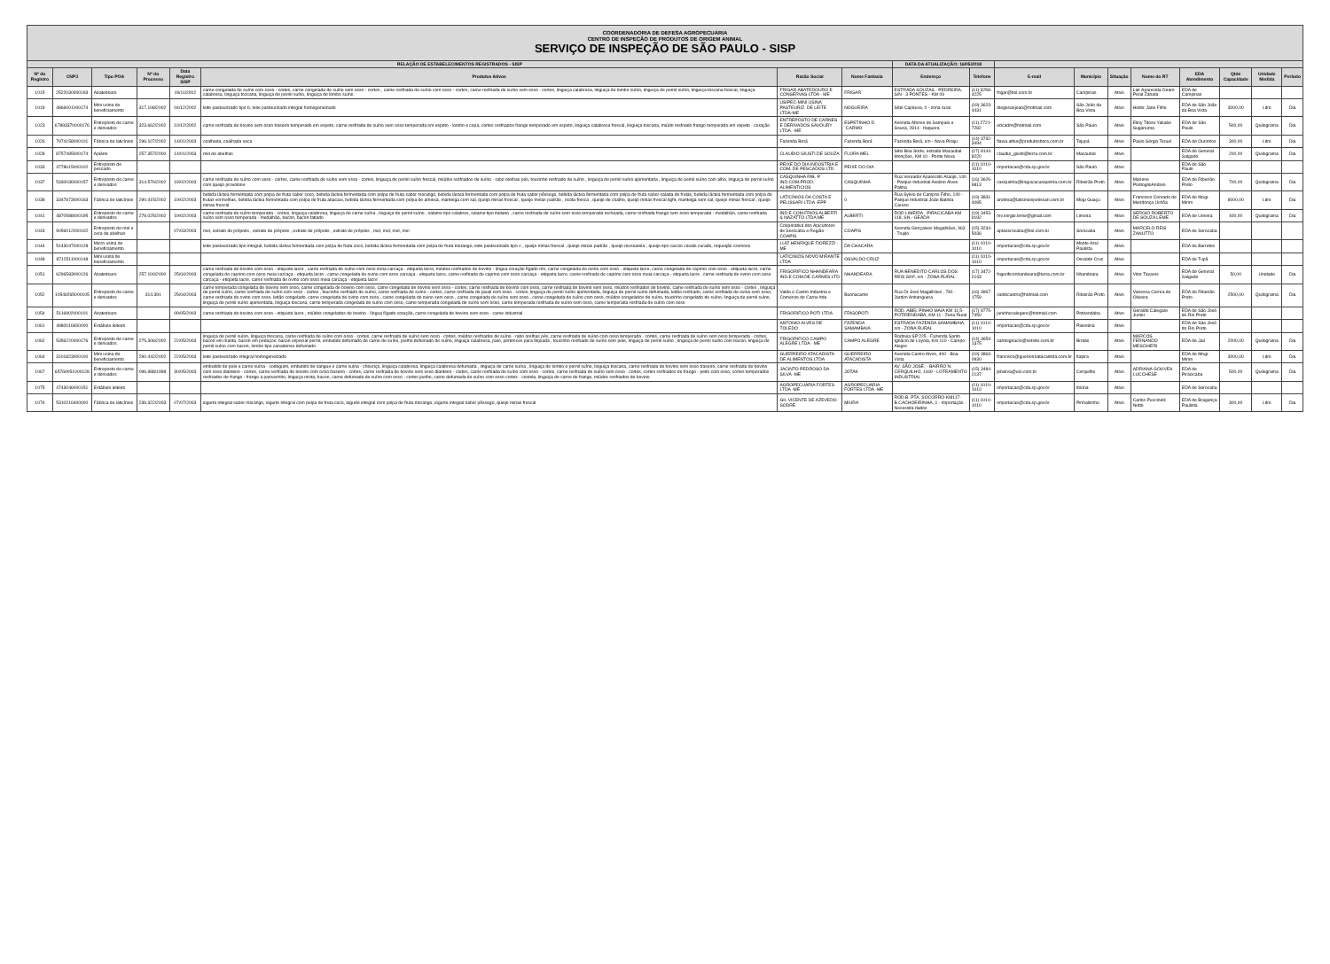| COORDENADORIA DE DEFESA AGROPECUÁRIA CENTRO DE INSPEÇÃO DE PRODUTOS DE ORIGEM ANIMAL SERVIÇO DE INSPEÇÃO DE SÃO PAULO - SISP | | | | | | | | | | | | | | | | | |
| RELAÇÃO DE ESTABELECIMENTOS REGISTRADOS - SISP | | | | | | | | DATA DA ATUALIZAÇÃO: 16/05/2018 | | | | | | | | | |
| Nº do Registro | CNPJ | Tipo POA | Nº do Processo | Data Registro SISP | Produtos Ativos | Razão Social | Nome Fantasia | Endereço | Telefone | E-mail | Município | Situação | Nome do RT | EDA Atendimento | Qtde Capacidade | Unidade Medida | Período |
| 1015 | 2522030000193 | Abatedouro | | 19/11/2002 | carne congelada de suíno com osso - cortes, carne congelada de suíno sem osso - cortes , carne resfriada de suíno com osso - cortes, carne resfriada de suíno sem osso - cortes, linguiça calabresa, linguiça de lombo suíno, linguiça de pernil suíno, linguiça toscana frescal, linguiça calabresa, linguiça toscana, linguiça de pernil suíno, linguiça de lombo suíno | FRIGAR ABATEDOURO E CONSERVAS LTDA - ME | FRIGAR | ESTRADA SOUZAS - PEDREIRA, S/N - 3 PONTES - KM 09 | (11) 3258-4225 | frigar@bol.com.br | Campinas | Ativo | Lair Aparecida Dearo Peral Zanata | EDA de Campinas | | | |
| 1019 | 4866001000174 | Mini usina de beneficiamento | 317.108/2002 | 04/12/2002 | leite pasteurizado tipo b, leite pasteurizado integral homogeneizado | USIPEC-MINI USINA PASTEURIZ. DE LEITE LTDA-ME | NOGUEIRA | Sítio Capituva, 0 - zona rural | (19) 3623-4431 | diegosaojoao@hotmail.com | São João da Boa Vista | Ativo | Heitor Jane Filho | EDA de São João da Boa Vista | 3000,00 | Litro | Dia |
| 1023 | 67893370000176 | Entreposto de carne e derivados | 323.662/2002 | 10/12/2002 | carne resfriada de bovino sem osso traseiro temperado em espeto, carne resfriada de suíno sem osso temperada em espeto - lombo e copa, cortes resfriados frango temperado em espeto, linguiça calabresa frescal, linguiça toscana, miúdo resfriado frango temperado em espeto - coração | ENTREPOSTO DE CARNES E DERIVADOS SAVOURY LTDA - ME | ESPETINHO D´CARMO | Avenida Afonso de Sampaio e Sousa, 2814 - Itaquera | (11) 2721-7282 | edcadm@hotmail.com | São Paulo | Ativo | Eliny Titose Yakabe Suganuma | EDA de São Paulo | 500,00 | Quilograma | Dia |
| 1026 | 7974158000101 | Fábrica de laticínios | 296.107/2002 | 14/01/2003 | coalhada, coalhada seca | Fazenda Borá | Fazenda Borá | Fazenda Borá, s/n - Nova Piraju | (14) 3732-3494 | flavia.athie@produtosbora.com.br | Tejupá | Ativo | Paulo Sérgio Teruel | EDA de Ourinhos | 300,00 | Litro | Dia |
| 1028 | 8757485000174 | Apiário | 257.357/2000 | 14/01/2003 | mel de abelhas | CLAUDIO GIUSTI DE SOUZA | FLORA MEL | Sitio Boa Sorte, estrada Macaubal Monções, KM 10 - Ponte Nova | (17) 8144-8220 | claudio_giusti@terra.com.br | Macaubal | Ativo | | EDA de General Salgado | 200,00 | Quilograma | Dia |
| 1033 | 4778615000102 | Entreposto de pescado | | | | PEIXE DO DIA INDÚSTRIA E COM. DE PESCADOS LTD | PEIXE DO DIA | | (11) 1010-1010 | importacao@cda.sp.gov.br | São Paulo | Ativo | | EDA de São Paulo | | | |
| 1037 | 5330036000157 | Entreposto de carne e derivados | 314.576/2002 | 19/02/2003 | carne resfriada de suíno com osso - cortes, carne resfriada de suíno sem osso - cortes, linguiça de pernil suíno frescal, miúdos resfriados de suíno - rabo orelhas pés, toucinho resfriado de suíno , linguiça de pernil suíno apimentada , linguiça de pernil suíno com alho, linguiça de pernil suíno com queijo provolone | CASQUINHA RIB. P. IND.COM.PROD. ALIMENTICIOS | CASQUINHA | Rua Vereador Aparecido Araújo, 140 - Parque Industrial Avelino Alves Palma | (16) 3626-9813 | casquinha@linguicacasquinha.com.br | Ribeirão Preto | Ativo | Marlene PontoglioAndreo | EDA de Ribeirão Preto | 700,00 | Quilograma | Dia |
| 1038 | 3347873000163 | Fábrica de laticínios | 290.415/2002 | 19/02/2003 | bebida láctea fermentada com polpa de fruta sabor coco, bebida láctea fermentada com polpa de fruta sabor morango, bebida láctea fermentada com polpa de fruta sabor pêssego, bebida láctea fermentada com polpa de fruta sabor salada de frutas, bebida láctea fermentada com polpa de frutas vermelhas, bebida láctea fermentada com polpa de fruta abacaxi, bebida láctea fermentada com polpa de ameixa, manteiga com sal, queijo minas frescal , queijo minas padrão , ricota fresca , queijo de coalho, queijo minas frescal light, manteiga sem sal, queijo minas frescal , queijo minas frescal | LATICÍNIOS DA COSTA E PELISSARI LTDA -EPP | 0 | Rua Sylvio de Campos Filho, 140 - Parque Industrial João Batista Caruso | (19) 3831-4085 | andreia@laticiniospelissari.com.br | Mogi Guaçu | Ativo | Francisco Conrado de Mendonça Uchôa | EDA de Mogi-Mirim | 8000,00 | Litro | Dia |
| 1041 | 4870588000195 | Entreposto de carne e derivados | 278.025/2002 | 19/02/2003 | carne resfriada de suíno temperada - cortes, linguiça calabresa, linguiça de carne suína , linguiça de pernil suíno , salame tipo calabres, salame tipo italiano , carne resfriada de suíno sem osso temperada recheada, carne resfriada frango sem osso temperada - medalhão, carne resfriada suíno sem osso temperada - medalhão, bacon, bacon fatiado | IND.E COM.FRIOS ALBERTI & NAZATTO LTDA ME | ALBERTI | ROD LIMEIRA - PIRACICABA KM 118, SN - GEADA | (19) 3453-9192 | mv.sergio.leme@gmail.com | Limeira | Ativo | SERGIO ROBERTO DE SOUZA LEME | EDA de Limeira | 400,00 | Quilograma | Dia |
| 1043 | 9056012000102 | Entreposto de mel e cera de abelhas | | 07/03/2003 | mel, extrato de própolis , extrato de própolis , extrato de própolis , extrato de própolis , mel, mel, mel, mel | Cooperativa dos Apicultores de Sorocaba e Região - COAPIS | COAPIS | Avenida Gonçalves Magalhães, 963 - Trujilo | (15) 3234-5036 | aptasorocaba@bol.com.br | Sorocaba | Ativo | MARCELO REIS ZANUTTO | EDA de Sorocaba | | | |
| 1044 | 5143047000128 | Micro usina de beneficiamento | | | leite pasteurizado tipo integral, bebida láctea fermentada com polpa de fruta coco, bebida láctea fermentada com polpa de fruta morango, leite pasteurizado tipo c , queijo minas frescal , queijo minas padrão , queijo mussarela , queijo tipo caccio cavalo curado, requeijão cremoso | LUIZ HENRIQUE FIOREZZI - ME | DA CHACARA | | (11) 1010-1010 | importacao@cda.sp.gov.br | Monte Azul Paulista | Ativo | | EDA de Barretos | | | |
| 1048 | 8712511000148 | Mini usina de beneficiamento | | | | LATICINIOS NOVO MIRANTE LTDA | OSVALDO CRUZ | | (11) 1010-1010 | importacao@cda.sp.gov.br | Osvaldo Cruz | Ativo | | EDA de Tupã | | | |
| 1051 | 6296583000126 | Abatedouro | 257.100/2000 | 25/04/2003 | carne resfriada de bovino com osso - etiqueta lacre , carne resfriada de suíno com osso meia carcaça - etiqueta lacre, miúdos resfriados de bovino - língua coração fígado rim, carne congelada de ovino com osso - etiqueta lacre, carne congelada de caprino com osso - etiqueta lacre, carne congelada de caprino com osso meia carcaça - etiqueta lacre , carne congelada de ovino com osso carcaça - etiqueta lacre, carne resfriada de caprino com osso carcaça - etiqueta lacre, carne resfriada de caprino com osso meia carcaça - etiqueta lacre , carne resfriada de ovino com osso carcaça - etiqueta lacre, carne resfriada de ovino com osso meia carcaça - etiqueta lacre | FRIGORIFICO NHANDEARA IND.E COM.DE CARNES LTD | NHANDEARA | RUA BENEDITO CARLOS DOS REIS S/Nº, s/n - ZONA RURAL | (17) 3472-2143 | frigorificonhandeara@terra.com.br | Nhandeara | Ativo | Vitor Tavares | EDA de General Salgado | 50,00 | Unidade | Dia |
| 1052 | 10549265000105 | Entreposto de carne e derivados | 314.391 | 25/04/2003 | carne temperada congelada de bovino sem osso, carne congelada de bovino com osso, carne congelada de bovino sem osso - cortes, carne resfriada de bovino com osso, carne resfriada de bovino sem osso, miúdos resfriados de bovino, carne resfriada de suíno sem osso - cortes , linguiça de pernil suíno, carne resfriada de suíno com osso - cortes , toucinho resfriado de suíno, carne resfriada de suíno - cortes, carne resfriada de javali com osso - cortes, linguiça de pernil suíno apimentada, linguiça de pernil suíno defumada, leitão resfriado, carne resfriada de ovino sem osso, carne resfriada de ovino com osso, leitão congelado, carne congelada de ovino com osso , carne congelada de ovino sem osso , carne congelada de suíno sem osso , carne congelada de suíno com osso, miúdos congelados de suíno, toucinho congelado de suíno, linguiça de pernil suíno, linguiça de pernil suíno apimentada, linguiça toscana, carne temperada congelada de suíno com osso, carne temperada congelada de suíno sem osso, carne temperada resfriada de suíno sem osso, carne temperada resfriada de suíno com osso | Valdo e Castro Industria e Comercio de Carne ltda | Buonacarne | Rua Dr José Magalhães , 781 - Jardim Anhanguera | (16) 3967-1759 | valdocastro@hotmail.com | Ribeirão Preto | Ativo | Vanessa Correa de Oliveira | EDA de Ribeirão Preto | 2500,00 | Quilograma | Dia |
| 1054 | 5116902000101 | Abatedouro | | 09/05/2003 | carne resfriada de bovino com osso - etiqueta lacre , miúdos congelados de bovino - língua fígado coração, carne congelada de bovino sem osso - carne industrial | FRIGORIFICO POTI LTDA | FRIGOPOTI | ROD. ABEL PINHO MAIA KM 11,5-POTIRENDABA, KM 11 - Zona Rural | (17) 9775-7450 | juninhocalegare@hotmail.com | Potirendaba | Ativo | Geraldo Calegare Junior | EDA de São José do Rio Preto | | | |
| 1061 | 4980016600000 | Estábulo leiteiro | | | | ANTONIO ALVES DE TOLEDO | FAZENDA SAMAMBAIA | ESTRADA FAZENDA SAMAMBAIA, s/n - ZONA RURAL | (11) 1010-1010 | importacao@cda.sp.gov.br | Palestina | Ativo | | EDA de São José do Rio Preto | | | |
| 1062 | 5356220000176 | Entreposto de carne e derivados | 275.306/2002 | 22/05/2003 | linguiça de pernil suíno, linguiça toscana, carne resfriada de suíno com osso - cortes, carne resfriada de suíno sem osso - cortes, miúdos resfriados de suíno - rabo orelhas pés, carne resfriada de suíno com osso temperada - cortes, carne resfriada de suíno sem osso temperada - cortes, bacon em manta, bacon em pedaços, bacon especial pernil, embutido defumado de carne de suíno, joelho defumado de suíno, linguiça calabresa, paio, pertences para feijoada , toucinho resfriado de suíno sem pele, linguiça de pernil suíno , linguiça de pernil suíno com bacon, linguiça de pernil suíno com bacon, lombo tipo canadense defumado | FRIGORIFICO CAMPO ALEGRE LTDA - ME | CAMPO ALEGRE | Rodovia SP 225 - Fazenda Santo Ignácio de Loyola, Km 110 - Campo Alegre | (14) 3653-1375 | santoignacio@netsite.com.br | Brotas | Ativo | MARCOS FERNANDO MESCHIERI | EDA de Jaú | 2000,00 | Quilograma | Dia |
| 1064 | 3101823000100 | Mini usina de beneficiamento | 290.442/2002 | 22/05/2003 | leite pasteurizado integral homogeneizado | GUERREIRO ATACADISTA DE ALIMENTOS LTDA | GUERREIRO ATACADISTA | Avenida Castro Alves, 400 - Boa Vista | (19) 3863-0930 | francisco@guerreiroatacadista.com.br | Itapira | Ativo | | EDA de Mogi-Mirim | 3000,00 | Litro | Dia |
| 1067 | 65769051000128 | Entreposto de carne e derivados | 096.988/1998 | 30/05/2003 | embutido de pele e carne suína - codeguim, embutido de sangue e carne suína - chouriço, linguiça calabresa, linguiça calabresa defumada , linguiça de carne suína , linguiça de lombo e pernil suíno, linguiça toscana, carne resfriada de bovino sem osso traseiro, carne resfriada de bovino com osso dianteiro - cortes, carne resfriada de bovino com osso traseiro - cortes, carne resfriada de bovino sem osso dianteiro - cortes, carne resfriada de suíno com osso - cortes, carne resfriada de suíno sem osso - cortes, cortes resfriados de frango - peito com osso, cortes temperados resfriados de frango - frango a passarinho, linguiça mista, bacon, carne defumada de suíno com osso - cortes joelho, carne defumada de suíno com osso cortes - costela, linguiça de carne de frango, miúdos resfriados de bovino | JACINTO PEDROSO DA SILVA -ME | JOTAK | AV. SÃO JOSÉ, - BAIRRO N. CERQUILHO, 1169 - LOTEAMENTO INDUSTRIAL | (15) 3484-2137 | jkbsilva@uol.com.br | Cerquilho | Ativo | ADRIANA GOUVEA LUCCHESE | EDA de Piracicaba | 500,00 | Quilograma | Dia |
| 1075 | 4743046000151 | Estábulo leiteiro | | | | AGROPECUÁRIA FORTES LTDA -ME | AGROPECUÁRIA FORTES LTDA -ME | | (11) 1010-1010 | importacao@cda.sp.gov.br | Ibiúna | Ativo | | EDA de Sorocaba | | | |
| 1076 | 5310216400000 | Fábrica de laticínios | 239.322/2003 | 07/07/2003 | iogurte integral sabor morango, iogurte integral com polpa de fruta coco, iogurte integral com polpa de fruta morango, iogurte integral sabor pêssego, queijo minas frescal | GIL VICENTE DE AZEVEDO SODRÉ | MIURA | ROD.B. PTA. SOCORRO-KM117-B.CACHOEIRINHA, 1 - Importação - Necessita dados | (11) 1010-1010 | importacao@cda.sp.gov.br | Pinhalzinho | Ativo | Carlos Puccinelli Netto | EDA de Bragança Paulista | 300,00 | Litro | Dia |